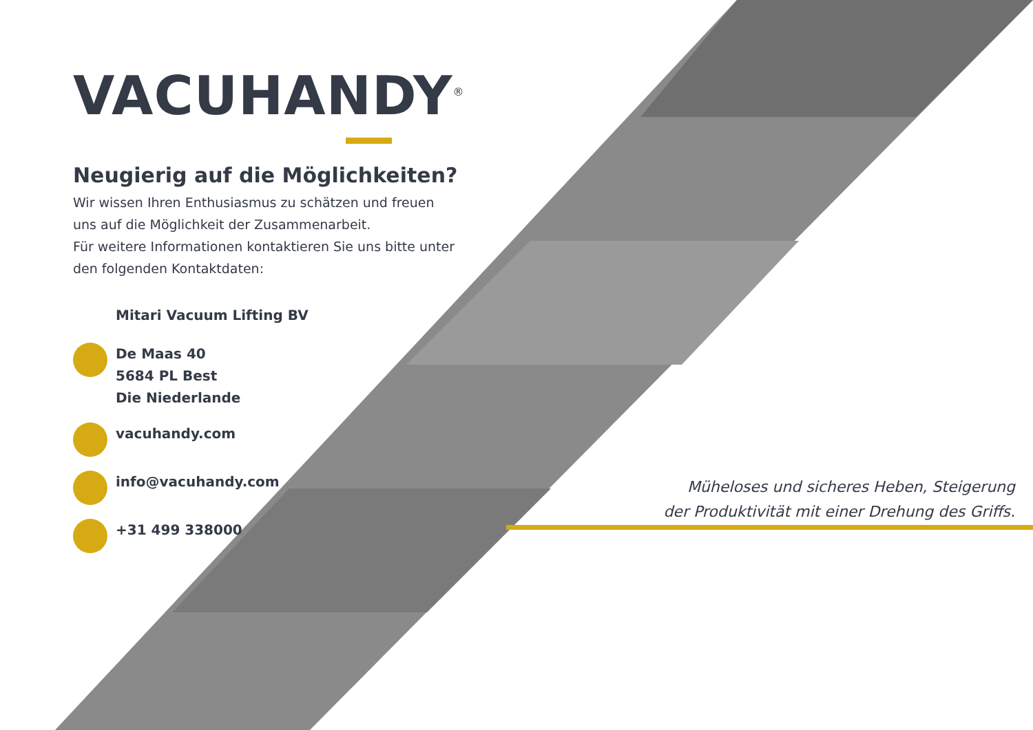VACUHANDY<sup>®</sup>
Neugierig auf die Möglichkeiten?
Wir wissen Ihren Enthusiasmus zu schätzen und freuen uns auf die Möglichkeit der Zusammenarbeit.
Für weitere Informationen kontaktieren Sie uns bitte unter den folgenden Kontaktdaten:
Mitari Vacuum Lifting BV
De Maas 40
5684 PL Best
Die Niederlande
vacuhandy.com
info@vacuhandy.com
+31 499 338000
Müheloses und sicheres Heben, Steigerung
der Produktivität mit einer Drehung des Griffs.